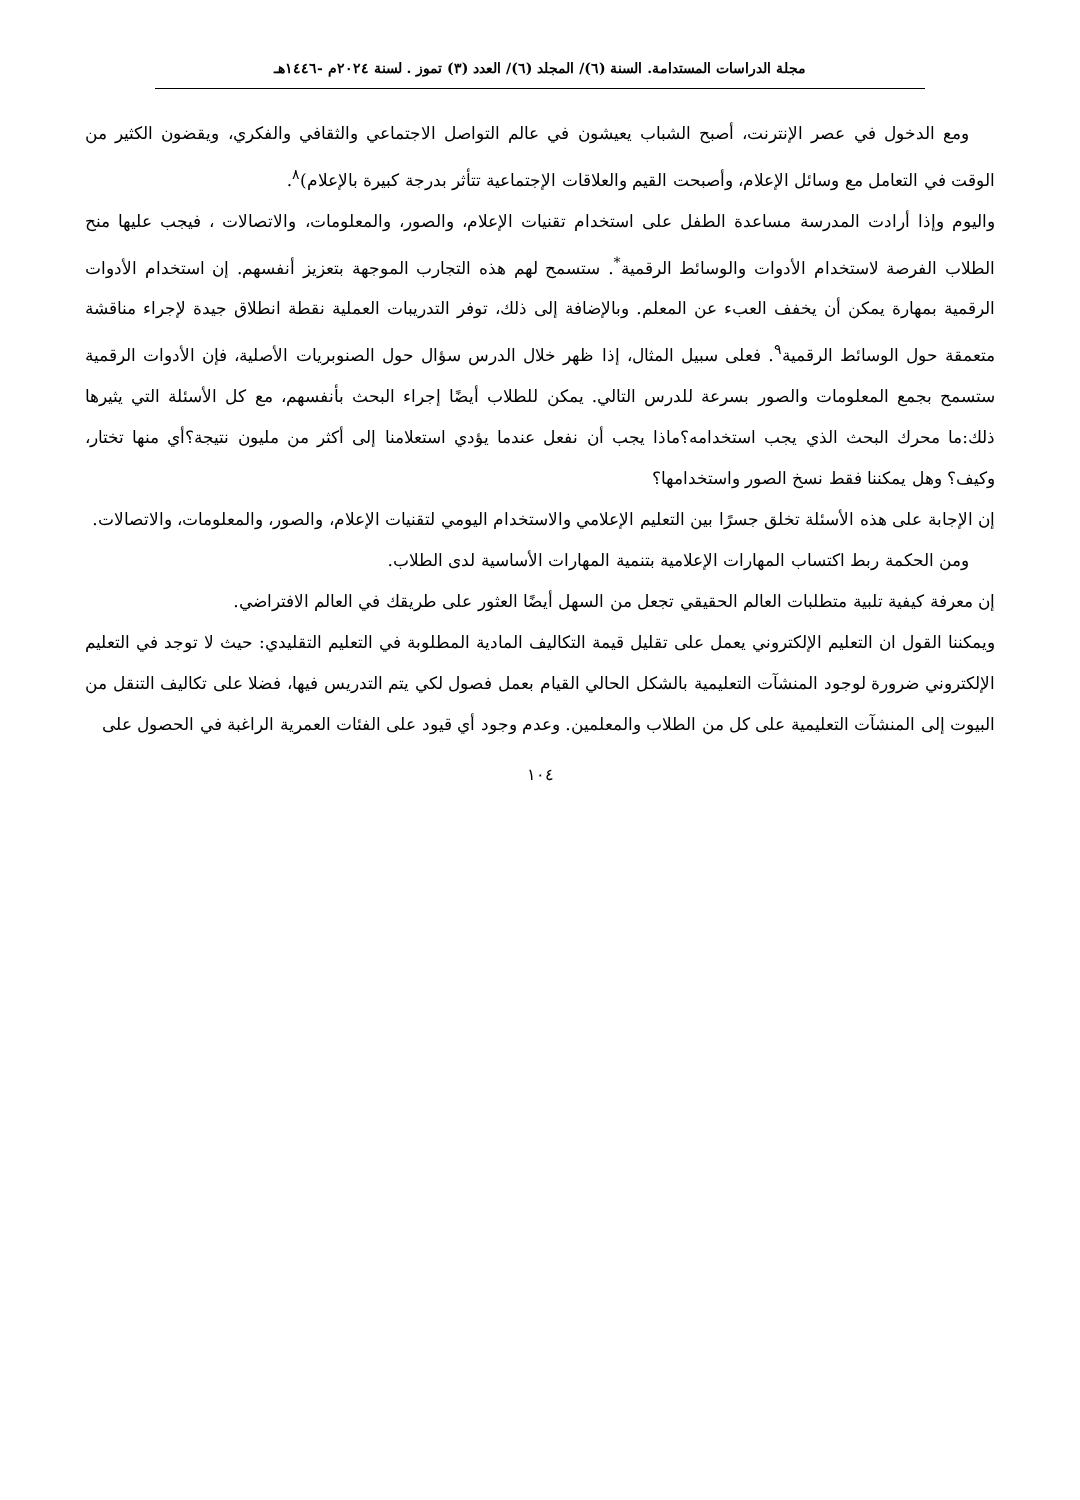مجلة الدراسات المستدامة. السنة (٦)/ المجلد (٦)/ العدد (٣) تموز . لسنة ٢٠٢٤م -١٤٤٦هـ
ومع الدخول في عصر الإنترنت، أصبح الشباب يعيشون في عالم التواصل الاجتماعي والثقافي والفكري، ويقضون الكثير من الوقت في التعامل مع وسائل الإعلام، وأصبحت القيم والعلاقات الإجتماعية تتأثر بدرجة كبيرة بالإعلام)<sup>٨</sup>.
واليوم وإذا أرادت المدرسة مساعدة الطفل على استخدام تقنيات الإعلام، والصور، والمعلومات، والاتصالات ، فيجب عليها منح الطلاب الفرصة لاستخدام الأدوات والوسائط الرقمية<sup>*</sup>. ستسمح لهم هذه التجارب الموجهة بتعزيز أنفسهم. إن استخدام الأدوات الرقمية بمهارة يمكن أن يخفف العبء عن المعلم. وبالإضافة إلى ذلك، توفر التدريبات العملية نقطة انطلاق جيدة لإجراء مناقشة متعمقة حول الوسائط الرقمية<sup>٩</sup>. فعلى سبيل المثال، إذا ظهر خلال الدرس سؤال حول الصنوبريات الأصلية، فإن الأدوات الرقمية ستسمح بجمع المعلومات والصور بسرعة للدرس التالي. يمكن للطلاب أيضًا إجراء البحث بأنفسهم، مع كل الأسئلة التي يثيرها ذلك:ما محرك البحث الذي يجب استخدامه؟ماذا يجب أن نفعل عندما يؤدي استعلامنا إلى أكثر من مليون نتيجة؟أي منها تختار، وكيف؟ وهل يمكننا فقط نسخ الصور واستخدامها؟
إن الإجابة على هذه الأسئلة تخلق جسرًا بين التعليم الإعلامي والاستخدام اليومي لتقنيات الإعلام، والصور، والمعلومات، والاتصالات.
ومن الحكمة ربط اكتساب المهارات الإعلامية بتنمية المهارات الأساسية لدى الطلاب.
إن معرفة كيفية تلبية متطلبات العالم الحقيقي تجعل من السهل أيضًا العثور على طريقك في العالم الافتراضي.
ويمكننا القول ان التعليم الإلكتروني يعمل على تقليل قيمة التكاليف المادية المطلوبة في التعليم التقليدي: حيث لا توجد في التعليم الإلكتروني ضرورة لوجود المنشآت التعليمية بالشكل الحالي القيام بعمل فصول لكي يتم التدريس فيها، فضلا على تكاليف التنقل من البيوت إلى المنشآت التعليمية على كل من الطلاب والمعلمين. وعدم وجود أي قيود على الفئات العمرية الراغبة في الحصول على
١٠٤